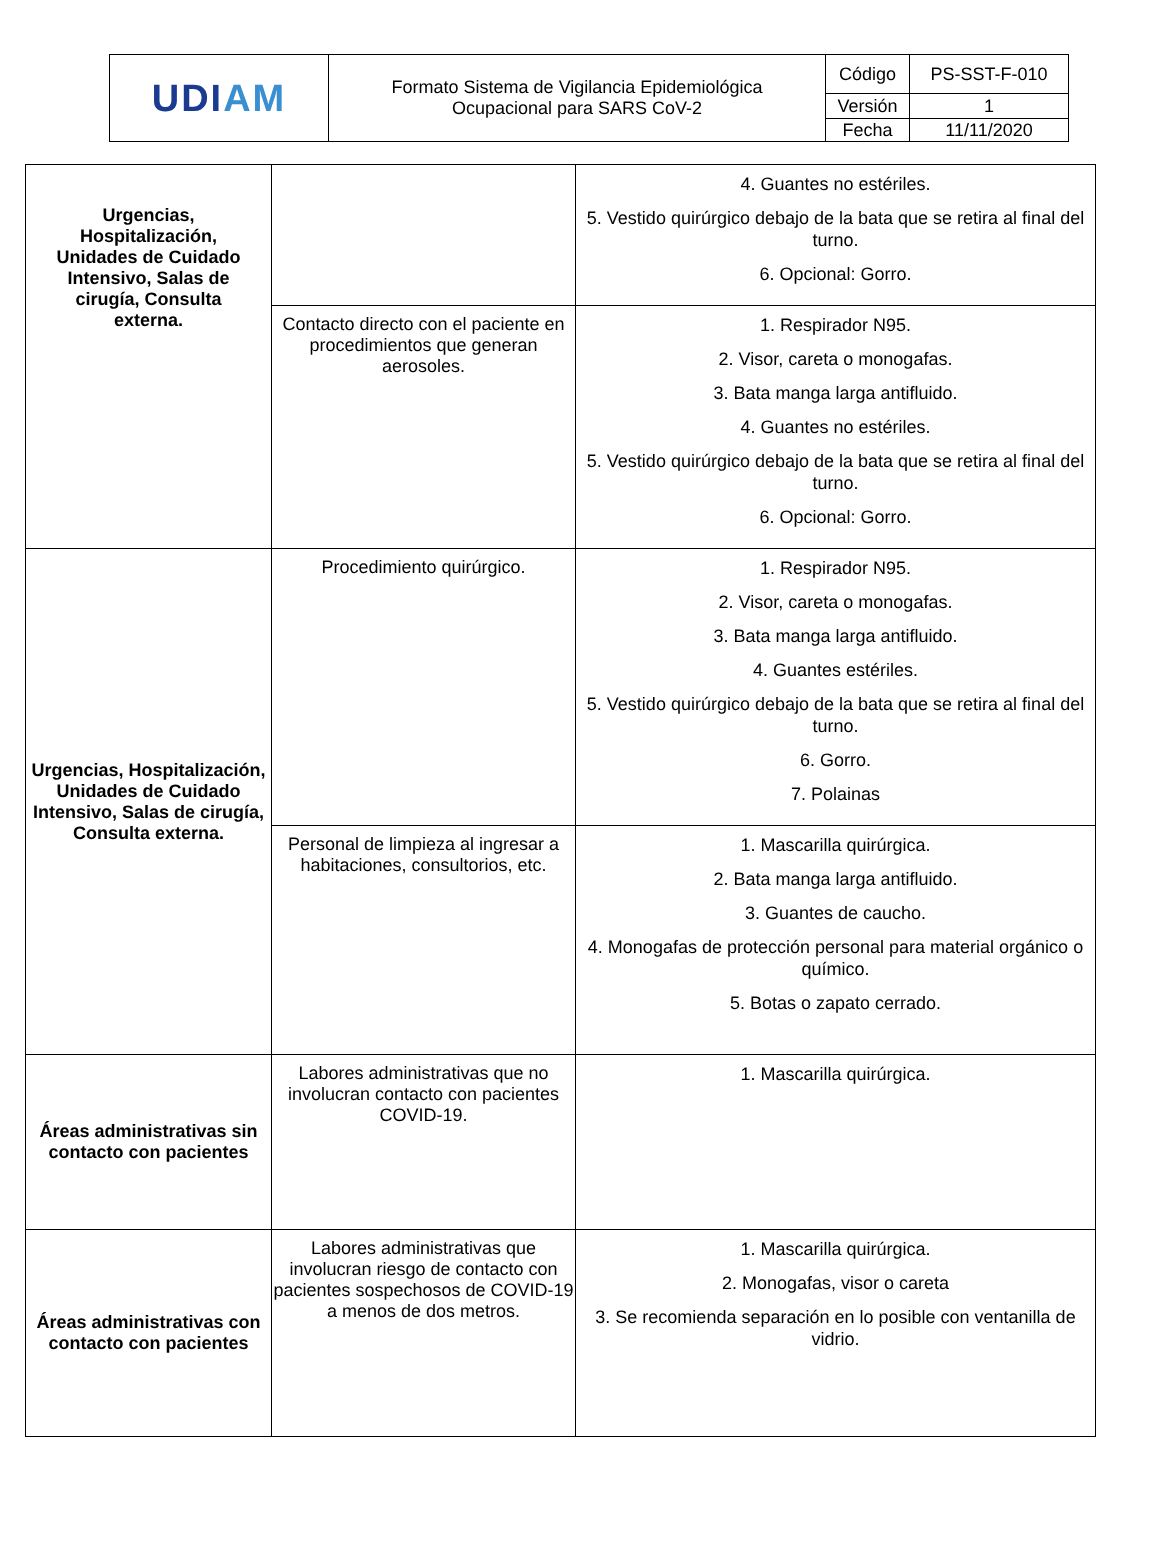| UDI AM | Formato Sistema de Vigilancia Epidemiológica Ocupacional para SARS CoV-2 | Código | PS-SST-F-010 |
| | | Versión | 1 |
| | | Fecha | 11/11/2020 |
| Urgencias, Hospitalización, Unidades de Cuidado Intensivo, Salas de cirugía, Consulta externa. | | 4. Guantes no estériles. 5. Vestido quirúrgico debajo de la bata que se retira al final del turno. 6. Opcional: Gorro. |
| | Contacto directo con el paciente en procedimientos que generan aerosoles. | 1. Respirador N95. 2. Visor, careta o monogafas. 3. Bata manga larga antifluido. 4. Guantes no estériles. 5. Vestido quirúrgico debajo de la bata que se retira al final del turno. 6. Opcional: Gorro. |
| Urgencias, Hospitalización, Unidades de Cuidado Intensivo, Salas de cirugía, Consulta externa. | Procedimiento quirúrgico. | 1. Respirador N95. 2. Visor, careta o monogafas. 3. Bata manga larga antifluido. 4. Guantes estériles. 5. Vestido quirúrgico debajo de la bata que se retira al final del turno. 6. Gorro. 7. Polainas |
| | Personal de limpieza al ingresar a habitaciones, consultorios, etc. | 1. Mascarilla quirúrgica. 2. Bata manga larga antifluido. 3. Guantes de caucho. 4. Monogafas de protección personal para material orgánico o químico. 5. Botas o zapato cerrado. |
| Áreas administrativas sin contacto con pacientes | Labores administrativas que no involucran contacto con pacientes COVID-19. | 1. Mascarilla quirúrgica. |
| Áreas administrativas con contacto con pacientes | Labores administrativas que involucran riesgo de contacto con pacientes sospechosos de COVID-19 a menos de dos metros. | 1. Mascarilla quirúrgica. 2. Monogafas, visor o careta 3. Se recomienda separación en lo posible con ventanilla de vidrio. |